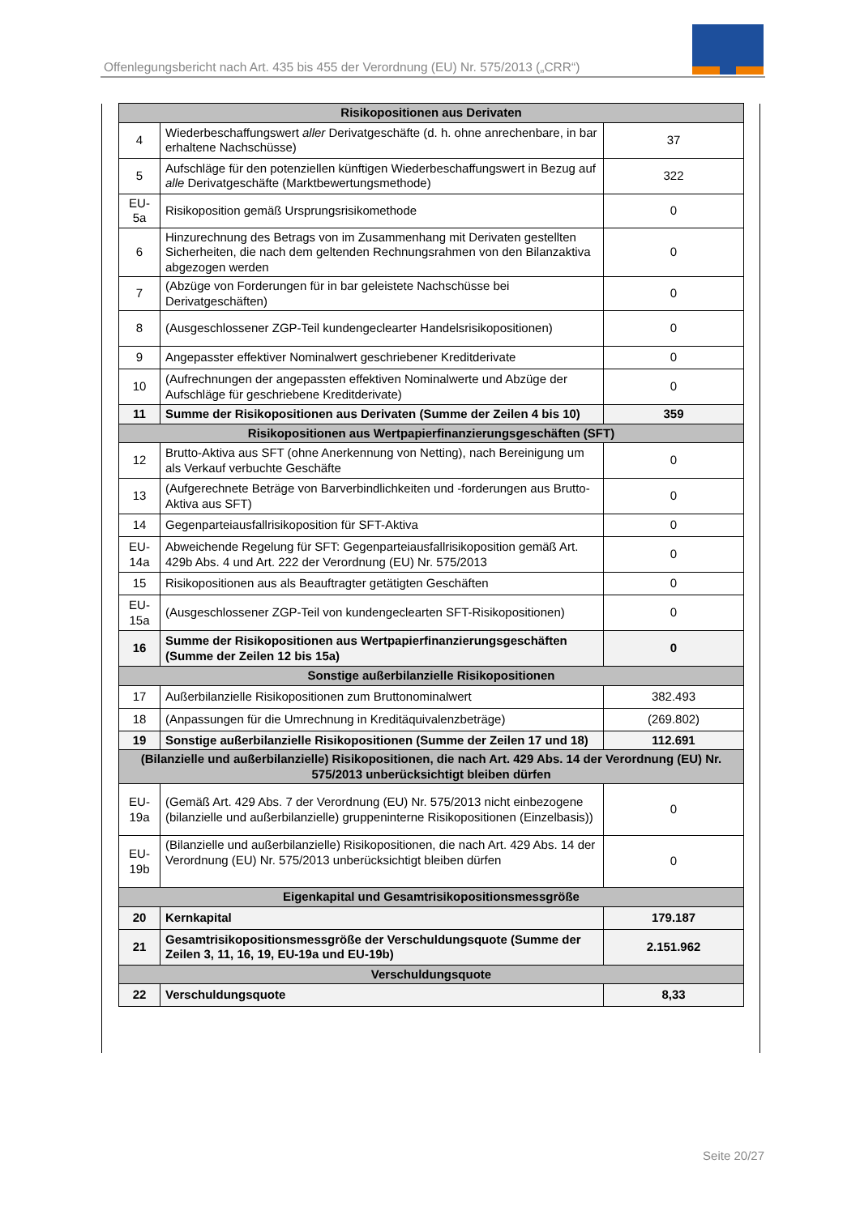Offenlegungsbericht nach Art. 435 bis 455 der Verordnung (EU) Nr. 575/2013 („CRR“)
| Risikopositionen aus Derivaten | | |
| --- | --- | --- |
| 4 | Wiederbeschaffungswert aller Derivatgeschäfte (d. h. ohne anrechenbare, in bar erhaltene Nachschüsse) | 37 |
| 5 | Aufschläge für den potenziellen künftigen Wiederbeschaffungswert in Bezug auf alle Derivatgeschäfte (Marktbewertungsmethode) | 322 |
| EU-5a | Risikoposition gemäß Ursprungsrisikomethode | 0 |
| 6 | Hinzurechnung des Betrags von im Zusammenhang mit Derivaten gestellten Sicherheiten, die nach dem geltenden Rechnungsrahmen von den Bilanzaktiva abgezogen werden | 0 |
| 7 | (Abzüge von Forderungen für in bar geleistete Nachschüsse bei Derivatgeschäften) | 0 |
| 8 | (Ausgeschlossener ZGP-Teil kundengeclearter Handelsrisikopositionen) | 0 |
| 9 | Angepasster effektiver Nominalwert geschriebener Kreditderivate | 0 |
| 10 | (Aufrechnungen der angepassten effektiven Nominalwerte und Abzüge der Aufschläge für geschriebene Kreditderivate) | 0 |
| 11 | Summe der Risikopositionen aus Derivaten (Summe der Zeilen 4 bis 10) | 359 |
| Risikopositionen aus Wertpapierfinanzierungsgeschäften (SFT) | | |
| 12 | Brutto-Aktiva aus SFT (ohne Anerkennung von Netting), nach Bereinigung um als Verkauf verbuchte Geschäfte | 0 |
| 13 | (Aufgerechnete Beträge von Barverbindlichkeiten und -forderungen aus Brutto-Aktiva aus SFT) | 0 |
| 14 | Gegenparteiausfallrisikoposition für SFT-Aktiva | 0 |
| EU-14a | Abweichende Regelung für SFT: Gegenparteiausfallrisikoposition gemäß Art. 429b Abs. 4 und Art. 222 der Verordnung (EU) Nr. 575/2013 | 0 |
| 15 | Risikopositionen aus als Beauftragter getätigten Geschäften | 0 |
| EU-15a | (Ausgeschlossener ZGP-Teil von kundengeclearten SFT-Risikopositionen) | 0 |
| 16 | Summe der Risikopositionen aus Wertpapierfinanzierungsgeschäften (Summe der Zeilen 12 bis 15a) | 0 |
| Sonstige außerbilanzielle Risikopositionen | | |
| 17 | Außerbilanzielle Risikopositionen zum Bruttonominalwert | 382.493 |
| 18 | (Anpassungen für die Umrechnung in Kreditäquivalenzbeträge) | (269.802) |
| 19 | Sonstige außerbilanzielle Risikopositionen (Summe der Zeilen 17 und 18) | 112.691 |
| (Bilanzielle und außerbilanzielle) Risikopositionen, die nach Art. 429 Abs. 14 der Verordnung (EU) Nr. 575/2013 unberücksichtigt bleiben dürfen | | |
| EU-19a | (Gemäß Art. 429 Abs. 7 der Verordnung (EU) Nr. 575/2013 nicht einbezogene (bilanzielle und außerbilanzielle) gruppeninterne Risikopositionen (Einzelbasis)) | 0 |
| EU-19b | (Bilanzielle und außerbilanzielle) Risikopositionen, die nach Art. 429 Abs. 14 der Verordnung (EU) Nr. 575/2013 unberücksichtigt bleiben dürfen | 0 |
| Eigenkapital und Gesamtrisikopositionsmessgröße | | |
| 20 | Kernkapital | 179.187 |
| 21 | Gesamtrisikopositionsmessgröße der Verschuldungsquote (Summe der Zeilen 3, 11, 16, 19, EU-19a und EU-19b) | 2.151.962 |
| Verschuldungsquote | | |
| 22 | Verschuldungsquote | 8,33 |
Seite 20/27